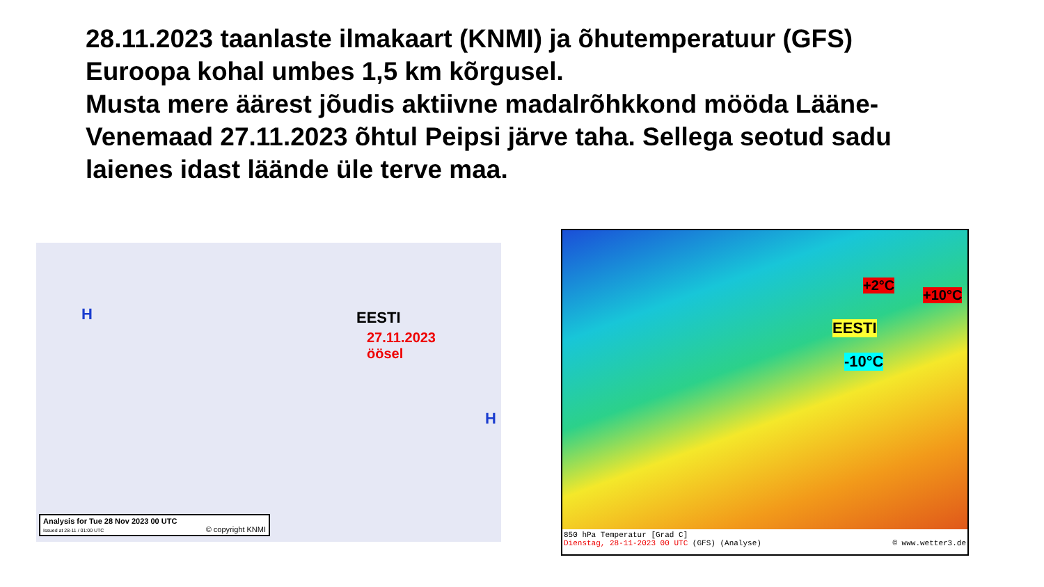28.11.2023 taanlaste ilmakaart (KNMI) ja õhutemperatuur (GFS) Euroopa kohal umbes 1,5 km kõrgusel.
Musta mere äärest jõudis aktiivne madalrõhkkond mööda Lääne-Venemaad 27.11.2023 õhtul Peipsi järve taha. Sellega seotud sadu laienes idast läände üle terve maa.
EESTI
27.11.2023
öösel
H
H
Analysis for Tue 28 Nov 2023 00 UTC
Issued at 28-11 / 01:00 UTC © copyright KNMI
+2°C
+10°C
EESTI
-10°C
850 hPa Temperatur [Grad C]
Dienstag, 28-11-2023 00 UTC (GFS) (Analyse) © www.wetter3.de